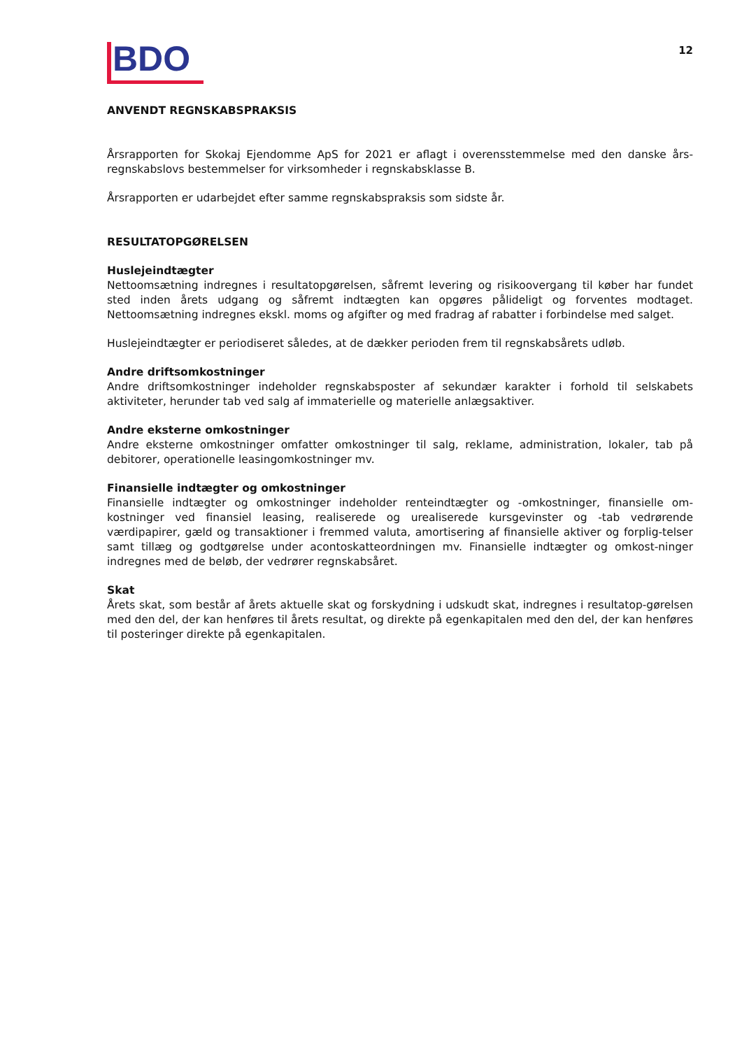BDO
12
ANVENDT REGNSKABSPRAKSIS
Årsrapporten for Skokaj Ejendomme ApS for 2021 er aflagt i overensstemmelse med den danske års-regnskabslovs bestemmelser for virksomheder i regnskabsklasse B.
Årsrapporten er udarbejdet efter samme regnskabspraksis som sidste år.
RESULTATOPGØRELSEN
Huslejeindtægter
Nettoomsætning indregnes i resultatopgørelsen, såfremt levering og risikoovergang til køber har fundet sted inden årets udgang og såfremt indtægten kan opgøres pålideligt og forventes modtaget. Nettoomsætning indregnes ekskl. moms og afgifter og med fradrag af rabatter i forbindelse med salget.
Huslejeindtægter er periodiseret således, at de dækker perioden frem til regnskabsårets udløb.
Andre driftsomkostninger
Andre driftsomkostninger indeholder regnskabsposter af sekundær karakter i forhold til selskabets aktiviteter, herunder tab ved salg af immaterielle og materielle anlægsaktiver.
Andre eksterne omkostninger
Andre eksterne omkostninger omfatter omkostninger til salg, reklame, administration, lokaler, tab på debitorer, operationelle leasingomkostninger mv.
Finansielle indtægter og omkostninger
Finansielle indtægter og omkostninger indeholder renteindtægter og -omkostninger, finansielle om-kostninger ved finansiel leasing, realiserede og urealiserede kursgevinster og -tab vedrørende værdipapirer, gæld og transaktioner i fremmed valuta, amortisering af finansielle aktiver og forplig-telser samt tillæg og godtgørelse under acontoskatteordningen mv. Finansielle indtægter og omkost-ninger indregnes med de beløb, der vedrører regnskabsåret.
Skat
Årets skat, som består af årets aktuelle skat og forskydning i udskudt skat, indregnes i resultatop-gørelsen med den del, der kan henføres til årets resultat, og direkte på egenkapitalen med den del, der kan henføres til posteringer direkte på egenkapitalen.